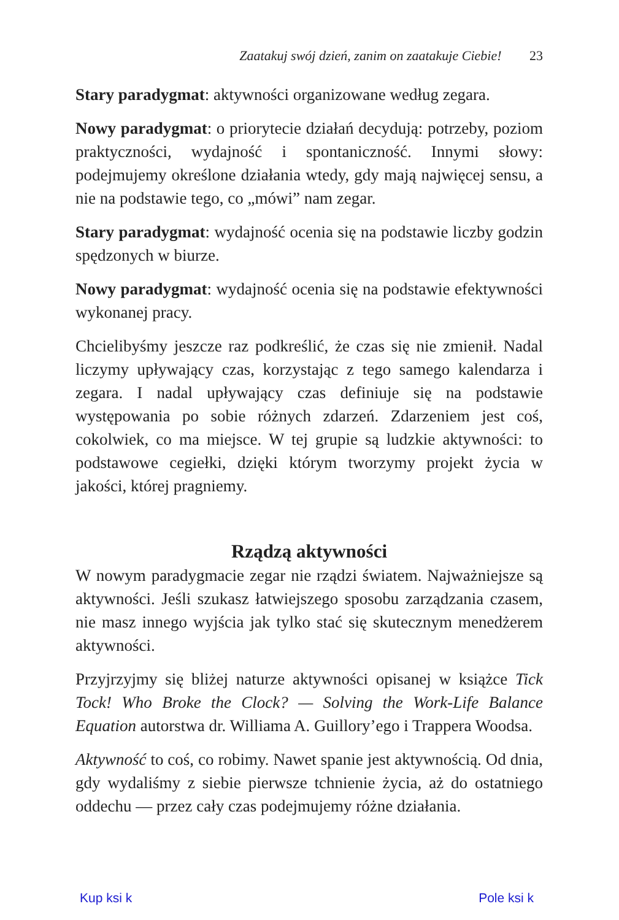Zaatakuj swój dzień, zanim on zaatakuje Ciebie! 23
Stary paradygmat: aktywności organizowane według zegara.
Nowy paradygmat: o priorytecie działań decydują: potrzeby, poziom praktyczności, wydajność i spontaniczność. Innymi słowy: podejmujemy określone działania wtedy, gdy mają najwięcej sensu, a nie na podstawie tego, co „mówi” nam zegar.
Stary paradygmat: wydajność ocenia się na podstawie liczby godzin spędzonych w biurze.
Nowy paradygmat: wydajność ocenia się na podstawie efektywności wykonanej pracy.
Chcielibyśmy jeszcze raz podkreślić, że czas się nie zmienił. Nadal liczymy upływający czas, korzystając z tego samego kalendarza i zegara. I nadal upływający czas definiuje się na podstawie występowania po sobie różnych zdarzeń. Zdarzeniem jest coś, cokolwiek, co ma miejsce. W tej grupie są ludzkie aktywności: to podstawowe cegiełki, dzięki którym tworzymy projekt życia w jakości, której pragniemy.
Rządzą aktywności
W nowym paradygmacie zegar nie rządzi światem. Najważniejsze są aktywności. Jeśli szukasz łatwiejszego sposobu zarządzania czasem, nie masz innego wyjścia jak tylko stać się skutecznym menedżerem aktywności.
Przyjrzyjmy się bliżej naturze aktywności opisanej w książce Tick Tock! Who Broke the Clock? — Solving the Work-Life Balance Equation autorstwa dr. Williama A. Guillory’ego i Trappera Woodsa.
Aktywność to coś, co robimy. Nawet spanie jest aktywnością. Od dnia, gdy wydaliśmy z siebie pierwsze tchnienie życia, aż do ostatniego oddechu — przez cały czas podejmujemy różne działania.
Kup ksi k Pole ksi k